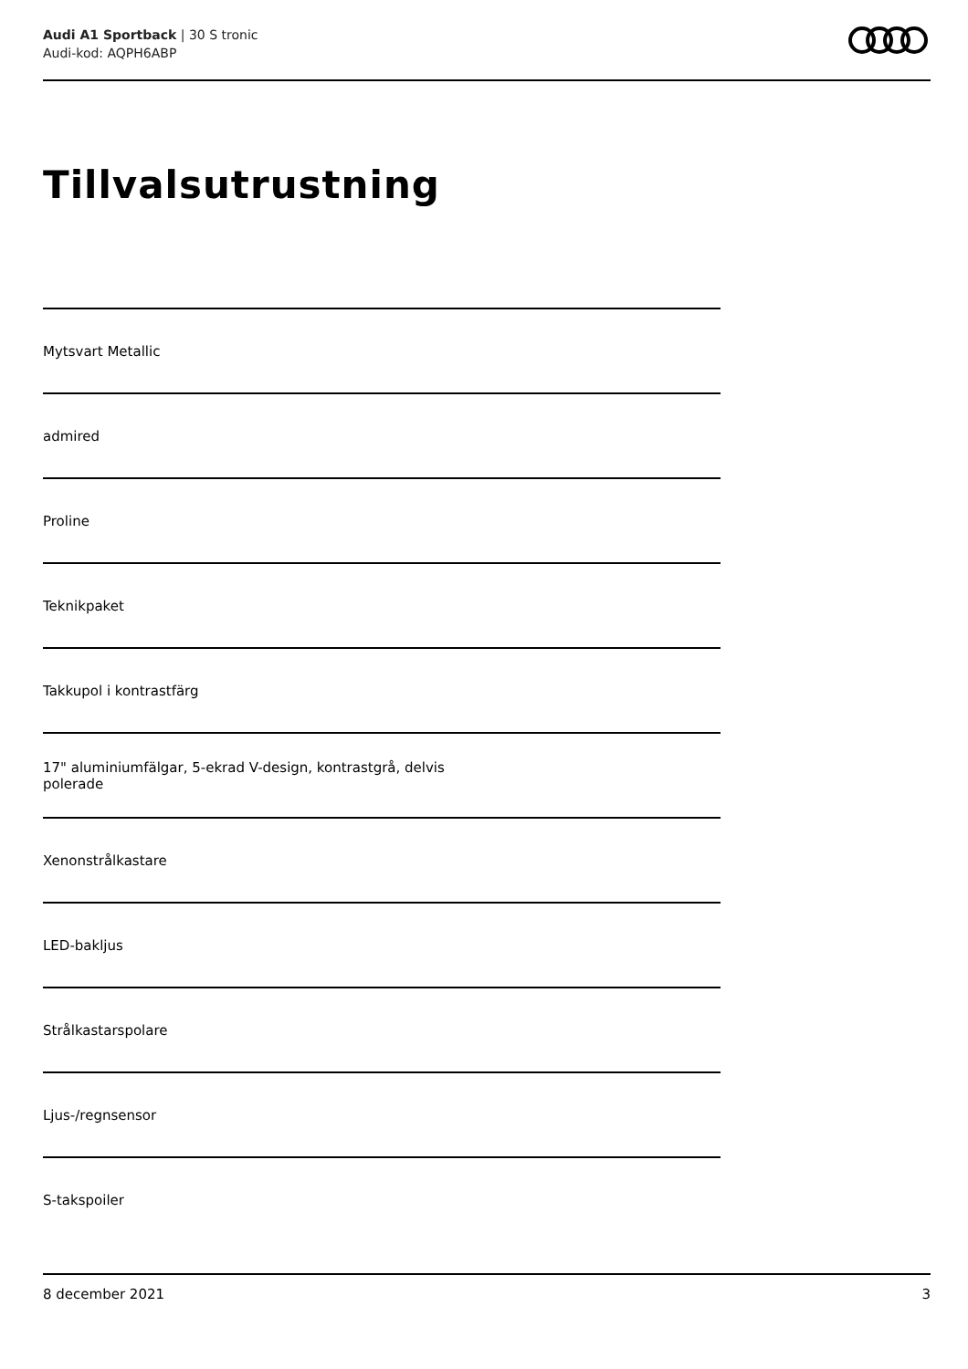Audi A1 Sportback | 30 S tronic
Audi-kod: AQPH6ABP
Tillvalsutrustning
Mytsvart Metallic
admired
Proline
Teknikpaket
Takkupol i kontrastfärg
17" aluminiumfälgar, 5-ekrad V-design, kontrastgrå, delvis
polerade
Xenonstrålkastare
LED-bakljus
Strålkastarspolare
Ljus-/regnsensor
S-takspoiler
8 december 2021 3